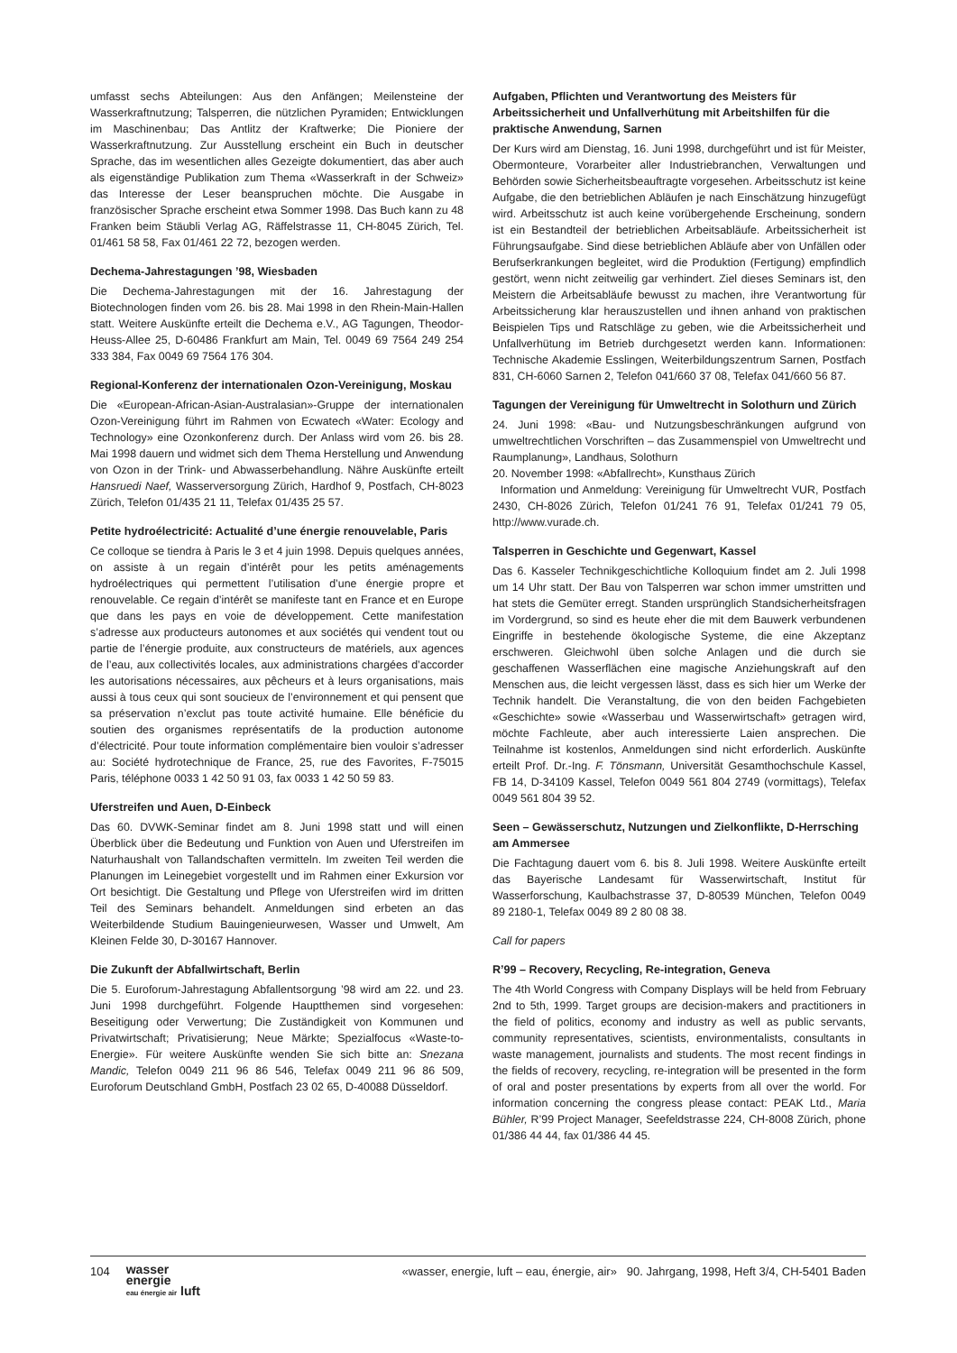umfasst sechs Abteilungen: Aus den Anfängen; Meilensteine der Wasserkraftnutzung; Talsperren, die nützlichen Pyramiden; Entwicklungen im Maschinenbau; Das Antlitz der Kraftwerke; Die Pioniere der Wasserkraftnutzung. Zur Ausstellung erscheint ein Buch in deutscher Sprache, das im wesentlichen alles Gezeigte dokumentiert, das aber auch als eigenständige Publikation zum Thema «Wasserkraft in der Schweiz» das Interesse der Leser beanspruchen möchte. Die Ausgabe in französischer Sprache erscheint etwa Sommer 1998. Das Buch kann zu 48 Franken beim Stäubli Verlag AG, Räffelstrasse 11, CH-8045 Zürich, Tel. 01/461 58 58, Fax 01/461 22 72, bezogen werden.
Dechema-Jahrestagungen ’98, Wiesbaden
Die Dechema-Jahrestagungen mit der 16. Jahrestagung der Biotechnologen finden vom 26. bis 28. Mai 1998 in den Rhein-Main-Hallen statt. Weitere Auskünfte erteilt die Dechema e.V., AG Tagungen, Theodor-Heuss-Allee 25, D-60486 Frankfurt am Main, Tel. 0049 69 7564 249 254 333 384, Fax 0049 69 7564 176 304.
Regional-Konferenz der internationalen Ozon-Vereinigung, Moskau
Die «European-African-Asian-Australasian»-Gruppe der internationalen Ozon-Vereinigung führt im Rahmen von Ecwatech «Water: Ecology and Technology» eine Ozonkonferenz durch. Der Anlass wird vom 26. bis 28. Mai 1998 dauern und widmet sich dem Thema Herstellung und Anwendung von Ozon in der Trink- und Abwasserbehandlung. Nähre Auskünfte erteilt Hansruedi Naef, Wasserversorgung Zürich, Hardhof 9, Postfach, CH-8023 Zürich, Telefon 01/435 21 11, Telefax 01/435 25 57.
Petite hydroélectricité: Actualité d’une énergie renouvelable, Paris
Ce colloque se tiendra à Paris le 3 et 4 juin 1998. Depuis quelques années, on assiste à un regain d’intérêt pour les petits aménagements hydroélectriques qui permettent l’utilisation d’une énergie propre et renouvelable. Ce regain d’intérêt se manifeste tant en France et en Europe que dans les pays en voie de développement. Cette manifestation s’adresse aux producteurs autonomes et aux sociétés qui vendent tout ou partie de l’énergie produite, aux constructeurs de matériels, aux agences de l’eau, aux collectivités locales, aux administrations chargées d’accorder les autorisations nécessaires, aux pêcheurs et à leurs organisations, mais aussi à tous ceux qui sont soucieux de l’environnement et qui pensent que sa préservation n’exclut pas toute activité humaine. Elle bénéficie du soutien des organismes représentatifs de la production autonome d’électricité. Pour toute information complémentaire bien vouloir s’adresser au: Société hydrotechnique de France, 25, rue des Favorites, F-75015 Paris, téléphone 0033 1 42 50 91 03, fax 0033 1 42 50 59 83.
Uferstreifen und Auen, D-Einbeck
Das 60. DVWK-Seminar findet am 8. Juni 1998 statt und will einen Überblick über die Bedeutung und Funktion von Auen und Uferstreifen im Naturhaushalt von Tallandschaften vermitteln. Im zweiten Teil werden die Planungen im Leinegebiet vorgestellt und im Rahmen einer Exkursion vor Ort besichtigt. Die Gestaltung und Pflege von Uferstreifen wird im dritten Teil des Seminars behandelt. Anmeldungen sind erbeten an das Weiterbildende Studium Bauingenieurwesen, Wasser und Umwelt, Am Kleinen Felde 30, D-30167 Hannover.
Die Zukunft der Abfallwirtschaft, Berlin
Die 5. Euroforum-Jahrestagung Abfallentsorgung ’98 wird am 22. und 23. Juni 1998 durchgeführt. Folgende Hauptthemen sind vorgesehen: Beseitigung oder Verwertung; Die Zuständigkeit von Kommunen und Privatwirtschaft; Privatisierung; Neue Märkte; Spezialfocus «Waste-to-Energie». Für weitere Auskünfte wenden Sie sich bitte an: Snezana Mandic, Telefon 0049 211 96 86 546, Telefax 0049 211 96 86 509, Euroforum Deutschland GmbH, Postfach 23 02 65, D-40088 Düsseldorf.
Aufgaben, Pflichten und Verantwortung des Meisters für Arbeitssicherheit und Unfallverhütung mit Arbeitshilfen für die praktische Anwendung, Sarnen
Der Kurs wird am Dienstag, 16. Juni 1998, durchgeführt und ist für Meister, Obermonteure, Vorarbeiter aller Industriebranchen, Verwaltungen und Behörden sowie Sicherheitsbeauftragte vorgesehen. Arbeitsschutz ist keine Aufgabe, die den betrieblichen Abläufen je nach Einschätzung hinzugefügt wird. Arbeitsschutz ist auch keine vorübergehende Erscheinung, sondern ist ein Bestandteil der betrieblichen Arbeitsabläufe. Arbeitssicherheit ist Führungsaufgabe. Sind diese betrieblichen Abläufe aber von Unfällen oder Berufserkrankungen begleitet, wird die Produktion (Fertigung) empfindlich gestört, wenn nicht zeitweilig gar verhindert. Ziel dieses Seminars ist, den Meistern die Arbeitsabläufe bewusst zu machen, ihre Verantwortung für Arbeitssicherung klar herauszustellen und ihnen anhand von praktischen Beispielen Tips und Ratschläge zu geben, wie die Arbeitssicherheit und Unfallverhütung im Betrieb durchgesetzt werden kann. Informationen: Technische Akademie Esslingen, Weiterbildungszentrum Sarnen, Postfach 831, CH-6060 Sarnen 2, Telefon 041/660 37 08, Telefax 041/660 56 87.
Tagungen der Vereinigung für Umweltrecht in Solothurn und Zürich
24. Juni 1998: «Bau- und Nutzungsbeschränkungen aufgrund von umweltrechtlichen Vorschriften – das Zusammenspiel von Umweltrecht und Raumplanung», Landhaus, Solothurn
20. November 1998: «Abfallrecht», Kunsthaus Zürich
Information und Anmeldung: Vereinigung für Umweltrecht VUR, Postfach 2430, CH-8026 Zürich, Telefon 01/241 76 91, Telefax 01/241 79 05, http://www.vurade.ch.
Talsperren in Geschichte und Gegenwart, Kassel
Das 6. Kasseler Technikgeschichtliche Kolloquium findet am 2. Juli 1998 um 14 Uhr statt. Der Bau von Talsperren war schon immer umstritten und hat stets die Gemüter erregt. Standen ursprünglich Standsicherheitsfragen im Vordergrund, so sind es heute eher die mit dem Bauwerk verbundenen Eingriffe in bestehende ökologische Systeme, die eine Akzeptanz erschweren. Gleichwohl üben solche Anlagen und die durch sie geschaffenen Wasserflächen eine magische Anziehungskraft auf den Menschen aus, die leicht vergessen lässt, dass es sich hier um Werke der Technik handelt. Die Veranstaltung, die von den beiden Fachgebieten «Geschichte» sowie «Wasserbau und Wasserwirtschaft» getragen wird, möchte Fachleute, aber auch interessierte Laien ansprechen. Die Teilnahme ist kostenlos, Anmeldungen sind nicht erforderlich. Auskünfte erteilt Prof. Dr.-Ing. F. Tönsmann, Universität Gesamthochschule Kassel, FB 14, D-34109 Kassel, Telefon 0049 561 804 2749 (vormittags), Telefax 0049 561 804 39 52.
Seen – Gewässerschutz, Nutzungen und Zielkonflikte, D-Herrsching am Ammersee
Die Fachtagung dauert vom 6. bis 8. Juli 1998. Weitere Auskünfte erteilt das Bayerische Landesamt für Wasserwirtschaft, Institut für Wasserforschung, Kaulbachstrasse 37, D-80539 München, Telefon 0049 89 2180-1, Telefax 0049 89 2 80 08 38.
Call for papers
R’99 – Recovery, Recycling, Re-integration, Geneva
The 4th World Congress with Company Displays will be held from February 2nd to 5th, 1999. Target groups are decision-makers and practitioners in the field of politics, economy and industry as well as public servants, community representatives, scientists, environmentalists, consultants in waste management, journalists and students. The most recent findings in the fields of recovery, recycling, re-integration will be presented in the form of oral and poster presentations by experts from all over the world. For information concerning the congress please contact: PEAK Ltd., Maria Bühler, R’99 Project Manager, Seefeldstrasse 224, CH-8008 Zürich, phone 01/386 44 44, fax 01/386 44 45.
104 wasser
energie
eau énergie air luft
«wasser, energie, luft – eau, énergie, air» 90. Jahrgang, 1998, Heft 3/4, CH-5401 Baden